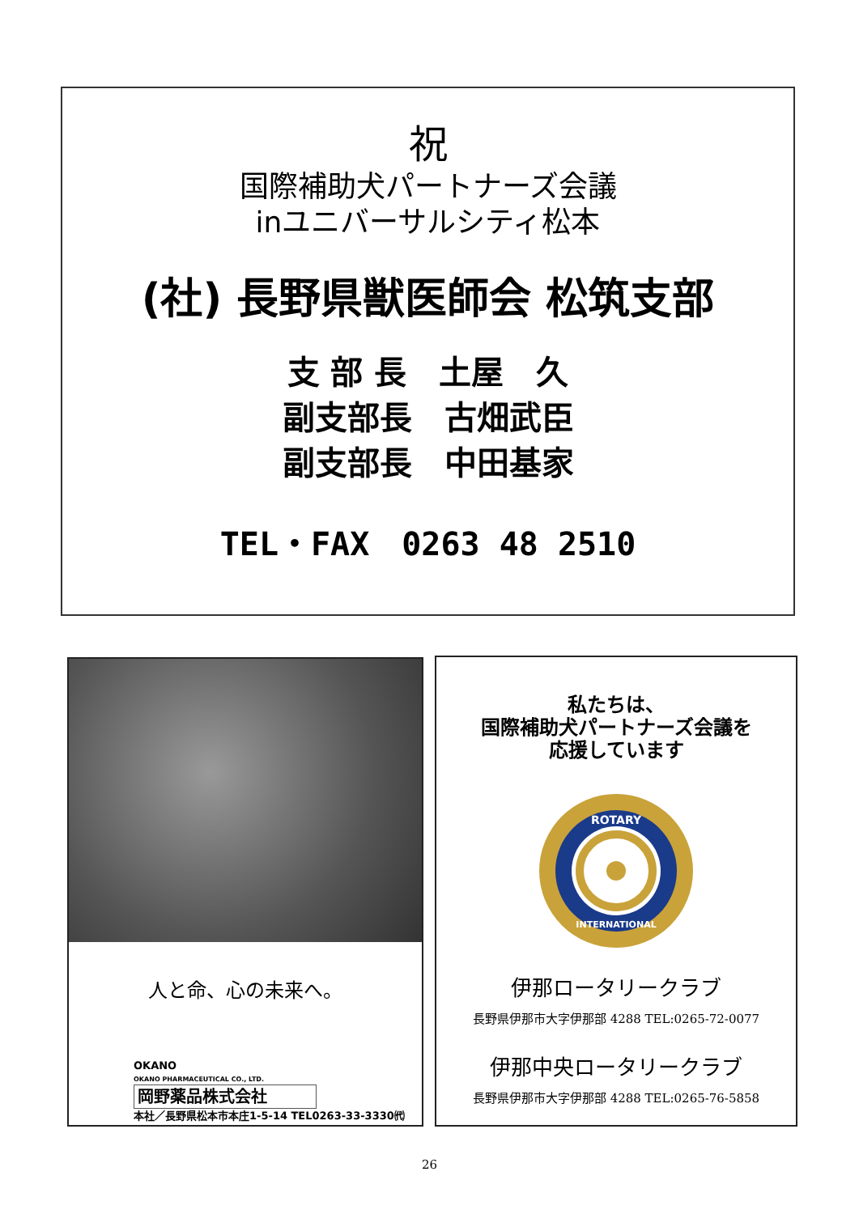祝
国際補助犬パートナーズ会議
inユニバーサルシティ松本
(社) 長野県獣医師会 松筑支部
支 部 長　土屋　久
副支部長　古畑武臣
副支部長　中田基家
TEL・FAX　0263 48 2510
人と命、心の未来へ。
OKANO
OKANO PHARMACEUTICAL CO., LTD.
岡野薬品株式会社
本社／長野県松本市本庄1-5-14 TEL0263-33-3330㈹
私たちは、
国際補助犬パートナーズ会議を
応援しています
ROTARY
INTERNATIONAL
伊那ロータリークラブ
長野県伊那市大字伊那部 4288 TEL:0265-72-0077
伊那中央ロータリークラブ
長野県伊那市大字伊那部 4288 TEL:0265-76-5858
26